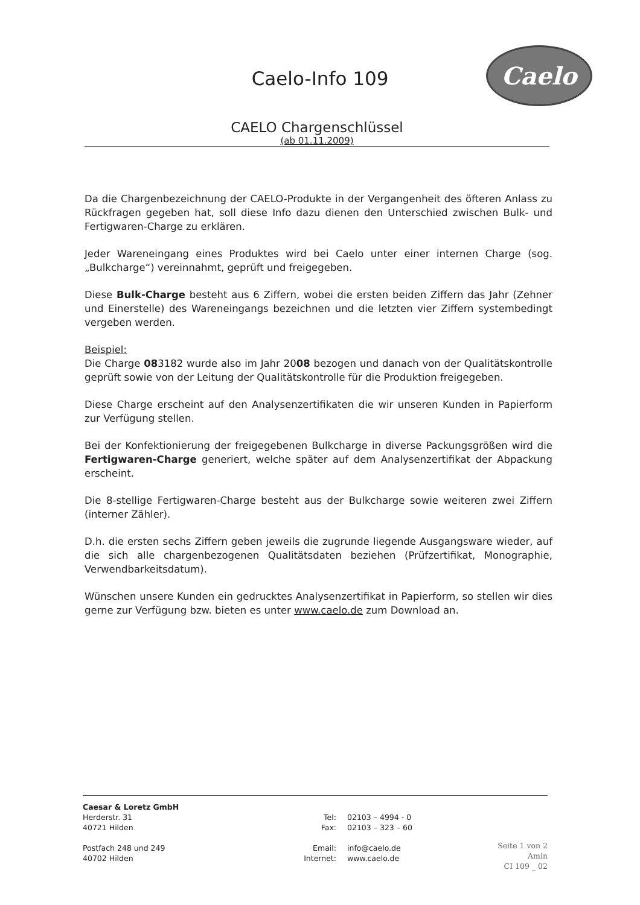Caelo
Caelo-Info 109
CAELO Chargenschlüssel
(ab 01.11.2009)
Da die Chargenbezeichnung der CAELO-Produkte in der Vergangenheit des öfteren Anlass zu Rückfragen gegeben hat, soll diese Info dazu dienen den Unterschied zwischen Bulk- und Fertigwaren-Charge zu erklären.
Jeder Wareneingang eines Produktes wird bei Caelo unter einer internen Charge (sog. „Bulkcharge“) vereinnahmt, geprüft und freigegeben.
Diese Bulk-Charge besteht aus 6 Ziffern, wobei die ersten beiden Ziffern das Jahr (Zehner und Einerstelle) des Wareneingangs bezeichnen und die letzten vier Ziffern systembedingt vergeben werden.
Beispiel:
Die Charge 083182 wurde also im Jahr 2008 bezogen und danach von der Qualitätskontrolle geprüft sowie von der Leitung der Qualitätskontrolle für die Produktion freigegeben.
Diese Charge erscheint auf den Analysenzertifikaten die wir unseren Kunden in Papierform zur Verfügung stellen.
Bei der Konfektionierung der freigegebenen Bulkcharge in diverse Packungsgrößen wird die Fertigwaren-Charge generiert, welche später auf dem Analysenzertifikat der Abpackung erscheint.
Die 8-stellige Fertigwaren-Charge besteht aus der Bulkcharge sowie weiteren zwei Ziffern (interner Zähler).
D.h. die ersten sechs Ziffern geben jeweils die zugrunde liegende Ausgangsware wieder, auf die sich alle chargenbezogenen Qualitätsdaten beziehen (Prüfzertifikat, Monographie, Verwendbarkeitsdatum).
Wünschen unsere Kunden ein gedrucktes Analysenzertifikat in Papierform, so stellen wir dies gerne zur Verfügung bzw. bieten es unter www.caelo.de zum Download an.
Caesar & Loretz GmbH
Herderstr. 31
40721 Hilden
Postfach 248 und 249
40702 Hilden
Tel:
Fax:
Email:
Internet:
02103 – 4994 - 0
02103 – 323 – 60
info@caelo.de
www.caelo.de
Seite 1 von 2
Amin
CI 109 _ 02